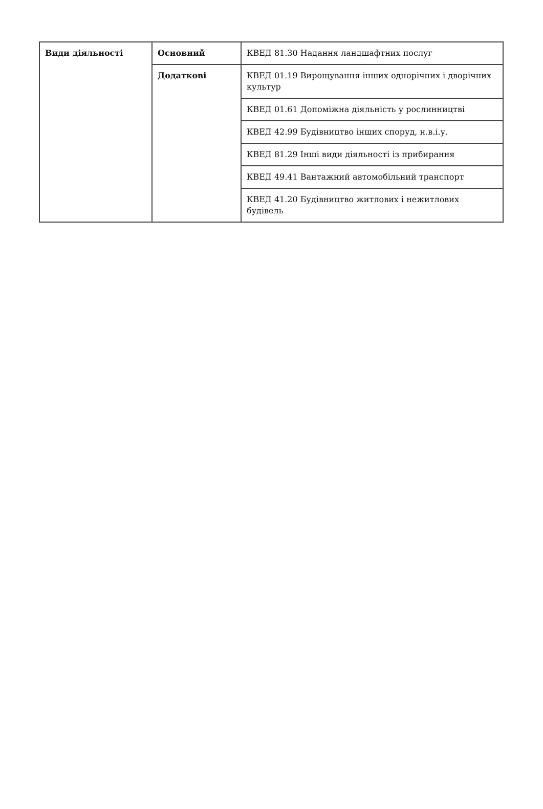| Види діяльності | Основний | КВЕД 81.30 Надання ландшафтних послуг |
| | Додаткові | КВЕД 01.19 Вирощування інших однорічних і дворічних культур |
| | | КВЕД 01.61 Допоміжна діяльність у рослинництві |
| | | КВЕД 42.99 Будівництво інших споруд, н.в.і.у. |
| | | КВЕД 81.29 Інші види діяльності із прибирання |
| | | КВЕД 49.41 Вантажний автомобільний транспорт |
| | | КВЕД 41.20 Будівництво житлових і нежитлових будівель |